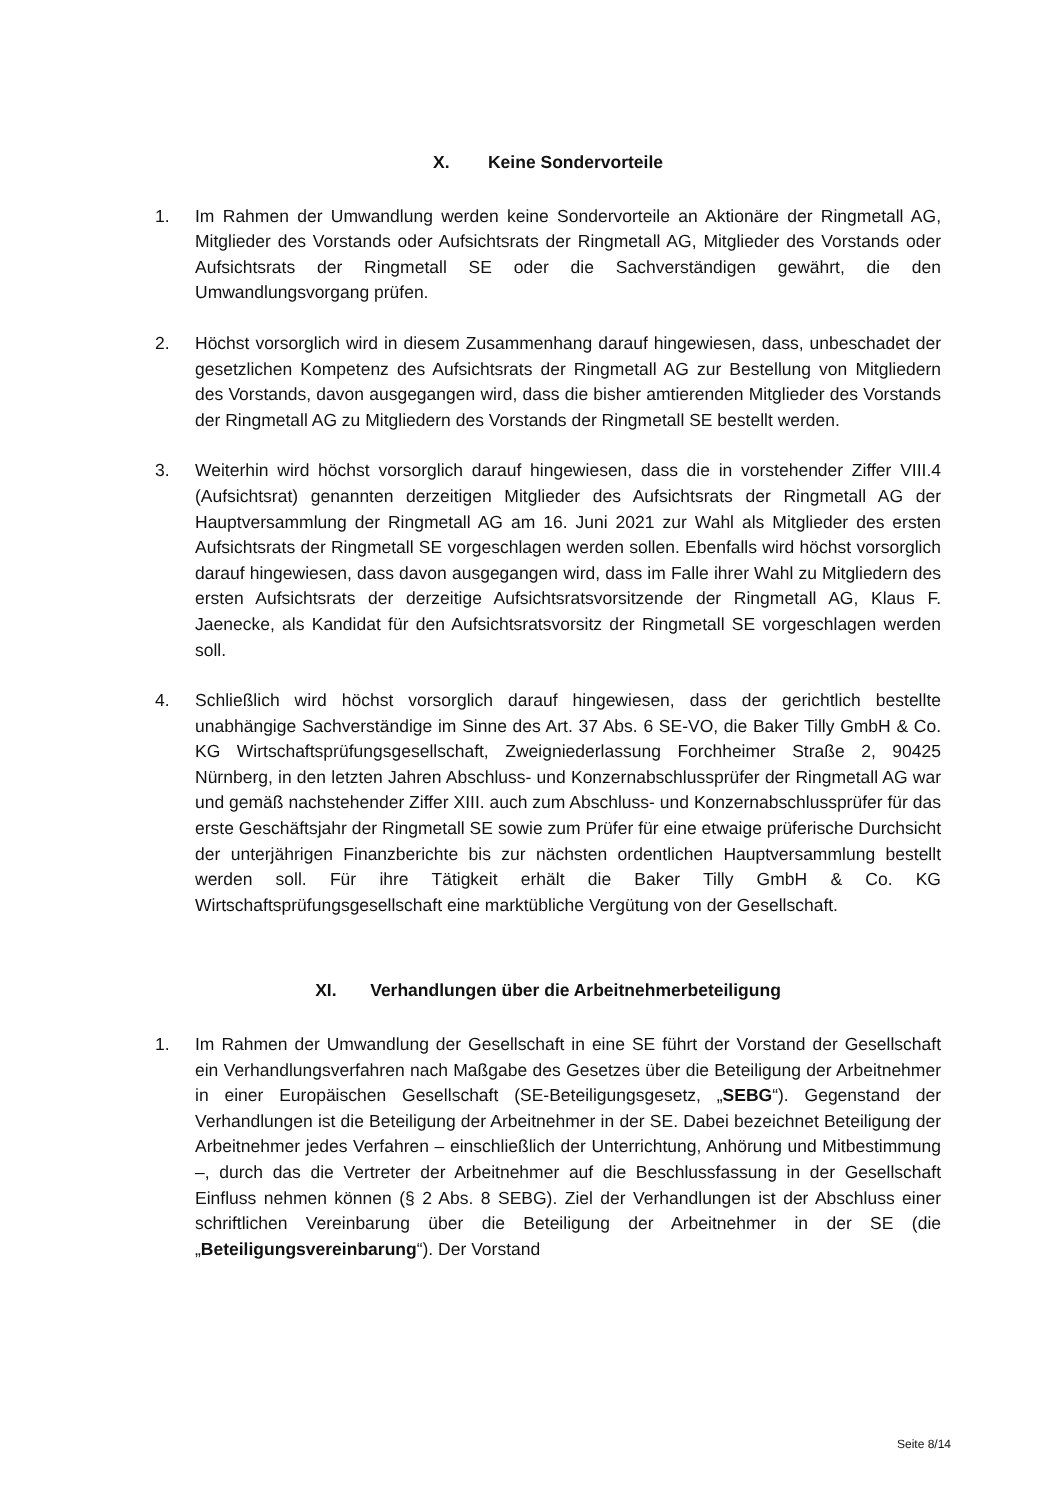X. Keine Sondervorteile
1. Im Rahmen der Umwandlung werden keine Sondervorteile an Aktionäre der Ringmetall AG, Mitglieder des Vorstands oder Aufsichtsrats der Ringmetall AG, Mitglieder des Vorstands oder Aufsichtsrats der Ringmetall SE oder die Sachverständigen gewährt, die den Umwandlungsvorgang prüfen.
2. Höchst vorsorglich wird in diesem Zusammenhang darauf hingewiesen, dass, unbeschadet der gesetzlichen Kompetenz des Aufsichtsrats der Ringmetall AG zur Bestellung von Mitgliedern des Vorstands, davon ausgegangen wird, dass die bisher amtierenden Mitglieder des Vorstands der Ringmetall AG zu Mitgliedern des Vorstands der Ringmetall SE bestellt werden.
3. Weiterhin wird höchst vorsorglich darauf hingewiesen, dass die in vorstehender Ziffer VIII.4 (Aufsichtsrat) genannten derzeitigen Mitglieder des Aufsichtsrats der Ringmetall AG der Hauptversammlung der Ringmetall AG am 16. Juni 2021 zur Wahl als Mitglieder des ersten Aufsichtsrats der Ringmetall SE vorgeschlagen werden sollen. Ebenfalls wird höchst vorsorglich darauf hingewiesen, dass davon ausgegangen wird, dass im Falle ihrer Wahl zu Mitgliedern des ersten Aufsichtsrats der derzeitige Aufsichtsratsvorsitzende der Ringmetall AG, Klaus F. Jaenecke, als Kandidat für den Aufsichtsratsvorsitz der Ringmetall SE vorgeschlagen werden soll.
4. Schließlich wird höchst vorsorglich darauf hingewiesen, dass der gerichtlich bestellte unabhängige Sachverständige im Sinne des Art. 37 Abs. 6 SE-VO, die Baker Tilly GmbH & Co. KG Wirtschaftsprüfungsgesellschaft, Zweigniederlassung Forchheimer Straße 2, 90425 Nürnberg, in den letzten Jahren Abschluss- und Konzernabschlussprüfer der Ringmetall AG war und gemäß nachstehender Ziffer XIII. auch zum Abschluss- und Konzernabschlussprüfer für das erste Geschäftsjahr der Ringmetall SE sowie zum Prüfer für eine etwaige prüferische Durchsicht der unterjährigen Finanzberichte bis zur nächsten ordentlichen Hauptversammlung bestellt werden soll. Für ihre Tätigkeit erhält die Baker Tilly GmbH & Co. KG Wirtschaftsprüfungsgesellschaft eine marktübliche Vergütung von der Gesellschaft.
XI. Verhandlungen über die Arbeitnehmerbeteiligung
1. Im Rahmen der Umwandlung der Gesellschaft in eine SE führt der Vorstand der Gesellschaft ein Verhandlungsverfahren nach Maßgabe des Gesetzes über die Beteiligung der Arbeitnehmer in einer Europäischen Gesellschaft (SE-Beteiligungsgesetz, „SEBG“). Gegenstand der Verhandlungen ist die Beteiligung der Arbeitnehmer in der SE. Dabei bezeichnet Beteiligung der Arbeitnehmer jedes Verfahren – einschließlich der Unterrichtung, Anhörung und Mitbestimmung –, durch das die Vertreter der Arbeitnehmer auf die Beschlussfassung in der Gesellschaft Einfluss nehmen können (§ 2 Abs. 8 SEBG). Ziel der Verhandlungen ist der Abschluss einer schriftlichen Vereinbarung über die Beteiligung der Arbeitnehmer in der SE (die „Beteiligungsvereinbarung“). Der Vorstand
Seite 8/14